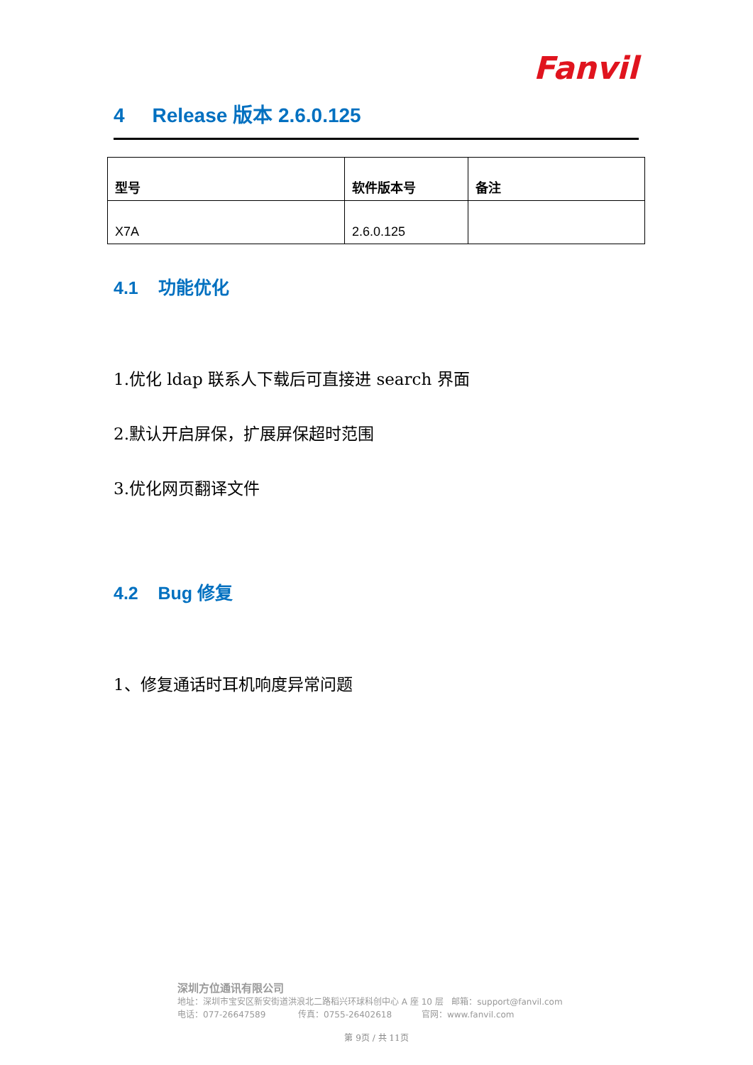Fanvil
4 Release 版本 2.6.0.125
| 型号 | 软件版本号 | 备注 |
| --- | --- | --- |
| X7A | 2.6.0.125 | |
4.1 功能优化
1.优化 ldap 联系人下载后可直接进 search 界面
2.默认开启屏保，扩展屏保超时范围
3.优化网页翻译文件
4.2 Bug 修复
1、修复通话时耳机响度异常问题
深圳方位通讯有限公司
地址：深圳市宝安区新安街道洪浪北二路稻兴环球科创中心 A 座 10 层 邮箱：support@fanvil.com
电话：077-26647589 传真：0755-26402618 官网：www.fanvil.com
第 9页 / 共 11页